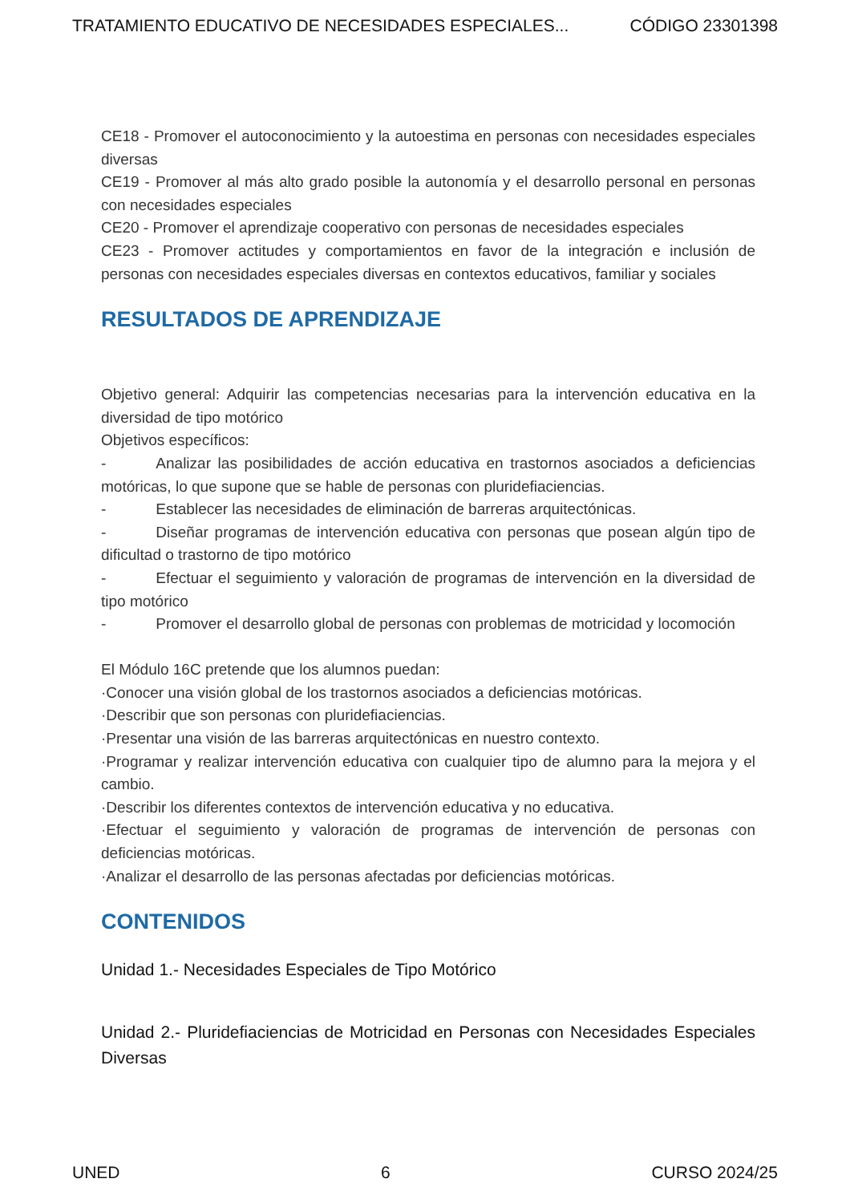TRATAMIENTO EDUCATIVO DE NECESIDADES ESPECIALES... CÓDIGO 23301398
CE18 - Promover el autoconocimiento y la autoestima en personas con necesidades especiales diversas
CE19 - Promover al más alto grado posible la autonomía y el desarrollo personal en personas con necesidades especiales
CE20 - Promover el aprendizaje cooperativo con personas de necesidades especiales
CE23 - Promover actitudes y comportamientos en favor de la integración e inclusión de personas con necesidades especiales diversas en contextos educativos, familiar y sociales
RESULTADOS DE APRENDIZAJE
Objetivo general: Adquirir las competencias necesarias para la intervención educativa en la diversidad de tipo motórico
Objetivos específicos:
- Analizar las posibilidades de acción educativa en trastornos asociados a deficiencias motóricas, lo que supone que se hable de personas con pluridefiaciencias.
- Establecer las necesidades de eliminación de barreras arquitectónicas.
- Diseñar programas de intervención educativa con personas que posean algún tipo de dificultad o trastorno de tipo motórico
- Efectuar el seguimiento y valoración de programas de intervención en la diversidad de tipo motórico
- Promover el desarrollo global de personas con problemas de motricidad y locomoción
El Módulo 16C pretende que los alumnos puedan:
·Conocer una visión global de los trastornos asociados a deficiencias motóricas.
·Describir que son personas con pluridefiaciencias.
·Presentar una visión de las barreras arquitectónicas en nuestro contexto.
·Programar y realizar intervención educativa con cualquier tipo de alumno para la mejora y el cambio.
·Describir los diferentes contextos de intervención educativa y no educativa.
·Efectuar el seguimiento y valoración de programas de intervención de personas con deficiencias motóricas.
·Analizar el desarrollo de las personas afectadas por deficiencias motóricas.
CONTENIDOS
Unidad 1.- Necesidades Especiales de Tipo Motórico
Unidad 2.- Pluridefiaciencias de Motricidad en Personas con Necesidades Especiales Diversas
UNED 6 CURSO 2024/25